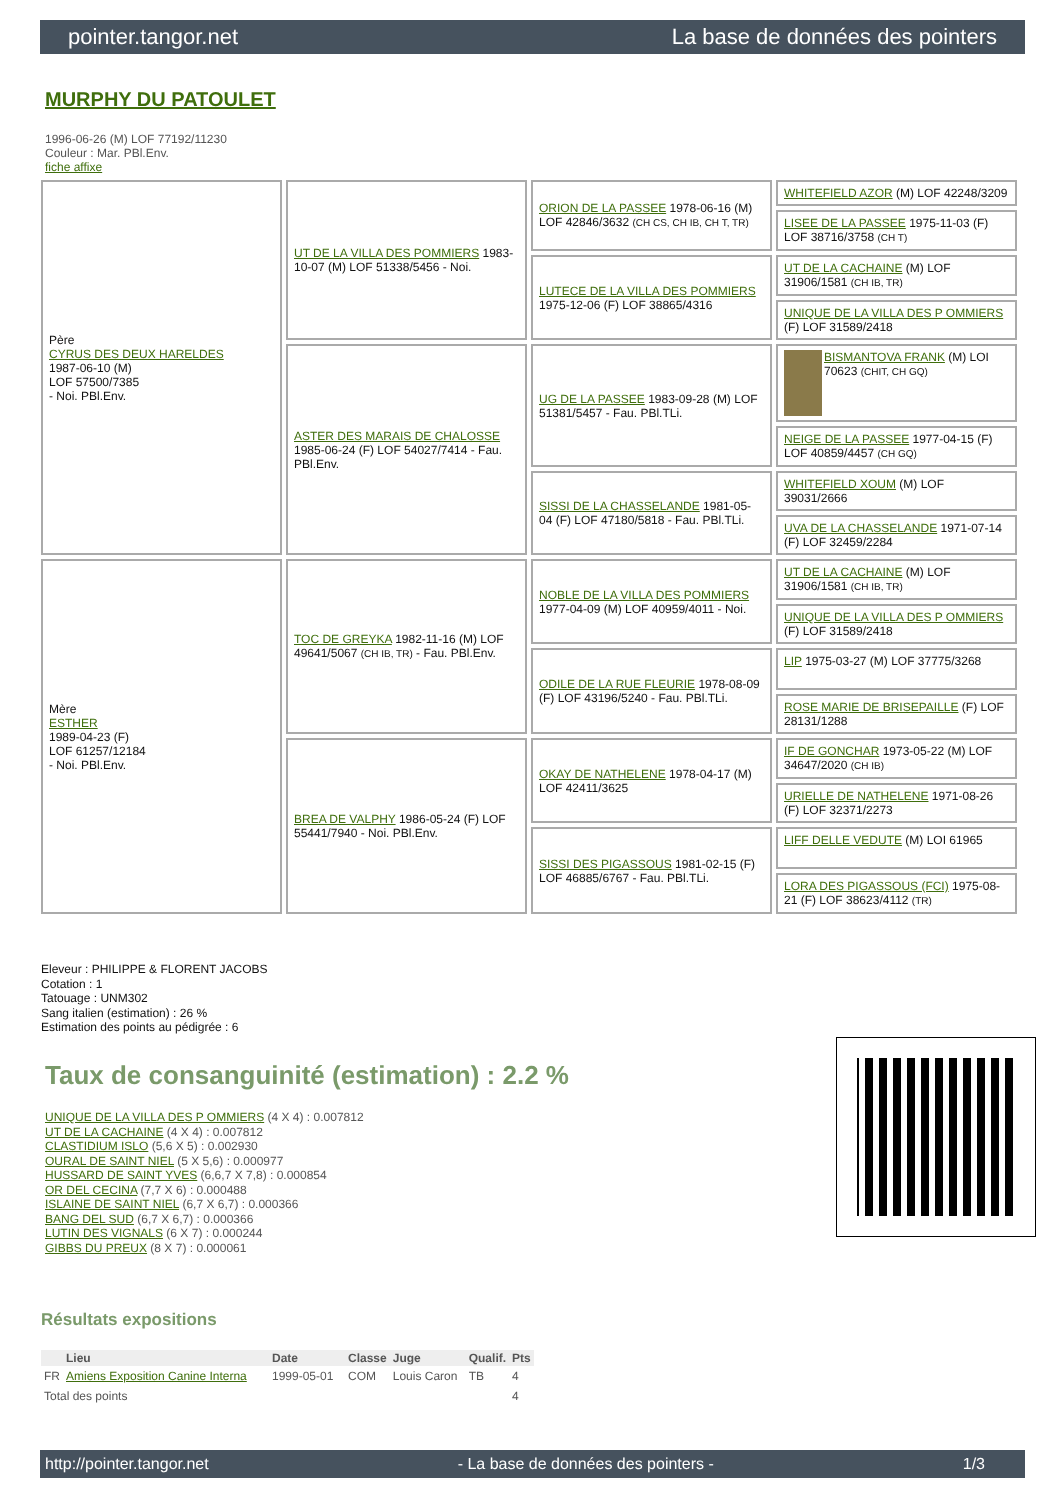pointer.tangor.net La base de données des pointers
MURPHY DU PATOULET
1996-06-26 (M) LOF 77192/11230
Couleur : Mar. PBl.Env.
fiche affixe
| Père CYRUS DES DEUX HARELDES 1987-06-10 (M) LOF 57500/7385 - Noi. PBl.Env. | UT DE LA VILLA DES POMMIERS 1983-10-07 (M) LOF 51338/5456 - Noi. | ORION DE LA PASSEE 1978-06-16 (M) LOF 42846/3632 (CH CS, CH IB, CH T, TR) | WHITEFIELD AZOR (M) LOF 42248/3209 |
| | | | LISEE DE LA PASSEE 1975-11-03 (F) LOF 38716/3758 (CH T) |
| | | LUTECE DE LA VILLA DES POMMIERS 1975-12-06 (F) LOF 38865/4316 | UT DE LA CACHAINE (M) LOF 31906/1581 (CH IB, TR) |
| | | | UNIQUE DE LA VILLA DES P OMMIERS (F) LOF 31589/2418 |
| | ASTER DES MARAIS DE CHALOSSE 1985-06-24 (F) LOF 54027/7414 - Fau. PBl.Env. | UG DE LA PASSEE 1983-09-28 (M) LOF 51381/5457 - Fau. PBl.TLi. | BISMANTOVA FRANK (M) LOI 70623 (CHIT, CH GQ) |
| | | | NEIGE DE LA PASSEE 1977-04-15 (F) LOF 40859/4457 (CH GQ) |
| | | SISSI DE LA CHASSELANDE 1981-05-04 (F) LOF 47180/5818 - Fau. PBl.TLi. | WHITEFIELD XOUM (M) LOF 39031/2666 |
| | | | UVA DE LA CHASSELANDE 1971-07-14 (F) LOF 32459/2284 |
| Mère ESTHER 1989-04-23 (F) LOF 61257/12184 - Noi. PBl.Env. | TOC DE GREYKA 1982-11-16 (M) LOF 49641/5067 (CH IB, TR) - Fau. PBl.Env. | NOBLE DE LA VILLA DES POMMIERS 1977-04-09 (M) LOF 40959/4011 - Noi. | UT DE LA CACHAINE (M) LOF 31906/1581 (CH IB, TR) |
| | | | UNIQUE DE LA VILLA DES P OMMIERS (F) LOF 31589/2418 |
| | | ODILE DE LA RUE FLEURIE 1978-08-09 (F) LOF 43196/5240 - Fau. PBl.TLi. | LIP 1975-03-27 (M) LOF 37775/3268 |
| | | | ROSE MARIE DE BRISEPAILLE (F) LOF 28131/1288 |
| | BREA DE VALPHY 1986-05-24 (F) LOF 55441/7940 - Noi. PBl.Env. | OKAY DE NATHELENE 1978-04-17 (M) LOF 42411/3625 | IF DE GONCHAR 1973-05-22 (M) LOF 34647/2020 (CH IB) |
| | | | URIELLE DE NATHELENE 1971-08-26 (F) LOF 32371/2273 |
| | | SISSI DES PIGASSOUS 1981-02-15 (F) LOF 46885/6767 - Fau. PBl.TLi. | LIFF DELLE VEDUTE (M) LOI 61965 |
| | | | LORA DES PIGASSOUS (FCI) 1975-08-21 (F) LOF 38623/4112 (TR) |
Eleveur : PHILIPPE & FLORENT JACOBS
Cotation : 1
Tatouage : UNM302
Sang italien (estimation) : 26 %
Estimation des points au pédigrée : 6
Taux de consanguinité (estimation) : 2.2 %
UNIQUE DE LA VILLA DES P OMMIERS (4 X 4) : 0.007812
UT DE LA CACHAINE (4 X 4) : 0.007812
CLASTIDIUM ISLO (5,6 X 5) : 0.002930
OURAL DE SAINT NIEL (5 X 5,6) : 0.000977
HUSSARD DE SAINT YVES (6,6,7 X 7,8) : 0.000854
OR DEL CECINA (7,7 X 6) : 0.000488
ISLAINE DE SAINT NIEL (6,7 X 6,7) : 0.000366
BANG DEL SUD (6,7 X 6,7) : 0.000366
LUTIN DES VIGNALS (6 X 7) : 0.000244
GIBBS DU PREUX (8 X 7) : 0.000061
Résultats expositions
| | Lieu | Date | Classe | Juge | Qualif. | Pts |
| --- | --- | --- | --- | --- | --- | --- |
| FR | Amiens Exposition Canine Interna | 1999-05-01 | COM | Louis Caron | TB | 4 |
| Total des points | | | | | | 4 |
http://pointer.tangor.net - La base de données des pointers - 1/3